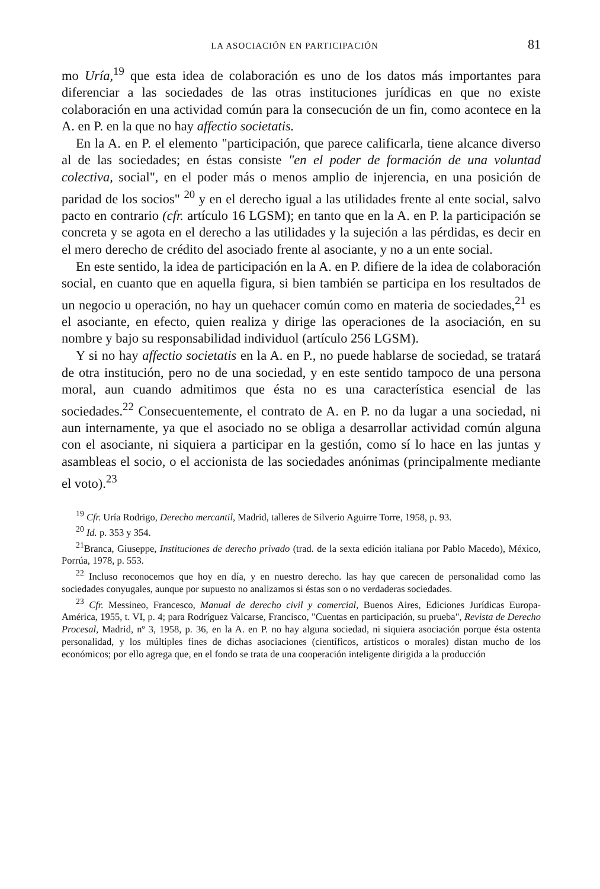LA ASOCIACIÓN EN PARTICIPACIÓN 81
mo Uría,<sup>19</sup> que esta idea de colaboración es uno de los datos más importantes para diferenciar a las sociedades de las otras instituciones jurídicas en que no existe colaboración en una actividad común para la consecución de un fin, como acontece en la A. en P. en la que no hay affectio societatis.
En la A. en P. el elemento "participación, que parece calificarla, tiene alcance diverso al de las sociedades; en éstas consiste "en el poder de formación de una voluntad colectiva, social", en el poder más o menos amplio de injerencia, en una posición de paridad de los socios" <sup>20</sup> y en el derecho igual a las utilidades frente al ente social, salvo pacto en contrario (cfr. artículo 16 LGSM); en tanto que en la A. en P. la participación se concreta y se agota en el derecho a las utilidades y la sujeción a las pérdidas, es decir en el mero derecho de crédito del asociado frente al asociante, y no a un ente social.
En este sentido, la idea de participación en la A. en P. difiere de la idea de colaboración social, en cuanto que en aquella figura, si bien también se participa en los resultados de un negocio u operación, no hay un quehacer común como en materia de sociedades,<sup>21</sup> es el asociante, en efecto, quien realiza y dirige las operaciones de la asociación, en su nombre y bajo su responsabilidad individuol (artículo 256 LGSM).
Y si no hay affectio societatis en la A. en P., no puede hablarse de sociedad, se tratará de otra institución, pero no de una sociedad, y en este sentido tampoco de una persona moral, aun cuando admitimos que ésta no es una característica esencial de las sociedades.<sup>22</sup> Consecuentemente, el contrato de A. en P. no da lugar a una sociedad, ni aun internamente, ya que el asociado no se obliga a desarrollar actividad común alguna con el asociante, ni siquiera a participar en la gestión, como sí lo hace en las juntas y asambleas el socio, o el accionista de las sociedades anónimas (principalmente mediante el voto).<sup>23</sup>
<sup>19</sup> Cfr. Uría Rodrigo, Derecho mercantil, Madrid, talleres de Silverio Aguirre Torre, 1958, p. 93.
<sup>20</sup> Id. p. 353 y 354.
<sup>21</sup> Branca, Giuseppe, Instituciones de derecho privado (trad. de la sexta edición italiana por Pablo Macedo), México, Porrúa, 1978, p. 553.
<sup>22</sup> Incluso reconocemos que hoy en día, y en nuestro derecho. las hay que carecen de personalidad como las sociedades conyugales, aunque por supuesto no analizamos si éstas son o no verdaderas sociedades.
<sup>23</sup> Cfr. Messineo, Francesco, Manual de derecho civil y comercial, Buenos Aires, Ediciones Jurídicas Europa-América, 1955, t. VI, p. 4; para Rodríguez Valcarse, Francisco, "Cuentas en participación, su prueba", Revista de Derecho Procesal, Madrid, nº 3, 1958, p. 36, en la A. en P. no hay alguna sociedad, ni siquiera asociación porque ésta ostenta personalidad, y los múltiples fines de dichas asociaciones (científicos, artísticos o morales) distan mucho de los económicos; por ello agrega que, en el fondo se trata de una cooperación inteligente dirigida a la producción